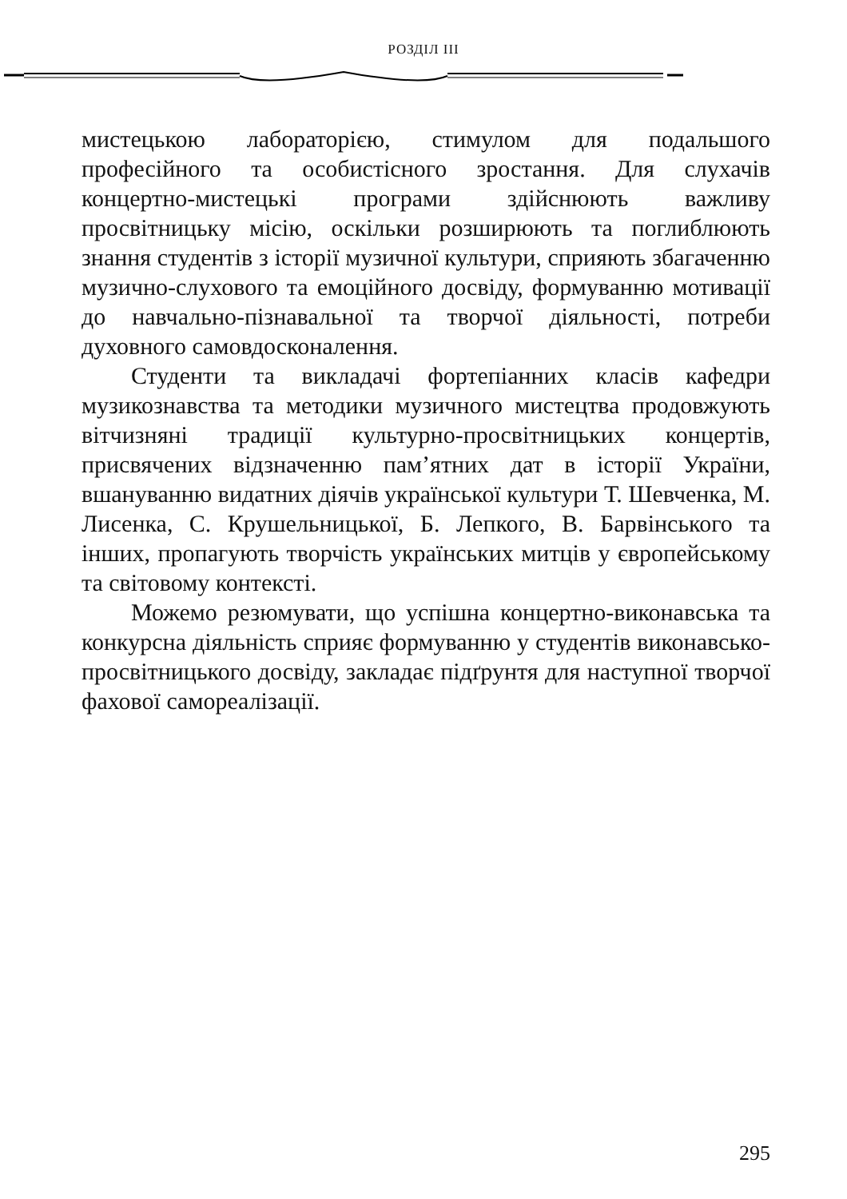РОЗДІЛ III
мистецькою лабораторією, стимулом для подальшого професійного та особистісного зростання. Для слухачів концертно-мистецькі програми здійснюють важливу просвітницьку місію, оскільки розширюють та поглиблюють знання студентів з історії музичної культури, сприяють збагаченню музично-слухового та емоційного досвіду, формуванню мотивації до навчально-пізнавальної та творчої діяльності, потреби духовного самовдосконалення.
Студенти та викладачі фортепіанних класів кафедри музикознавства та методики музичного мистецтва продовжують вітчизняні традиції культурно-просвітницьких концертів, присвячених відзначенню пам’ятних дат в історії України, вшануванню видатних діячів української культури Т. Шевченка, М. Лисенка, С. Крушельницької, Б. Лепкого, В. Барвінського та інших, пропагують творчість українських митців у європейському та світовому контексті.
Можемо резюмувати, що успішна концертно-виконавська та конкурсна діяльність сприяє формуванню у студентів виконавсько-просвітницького досвіду, закладає підґрунтя для наступної творчої фахової самореалізації.
295